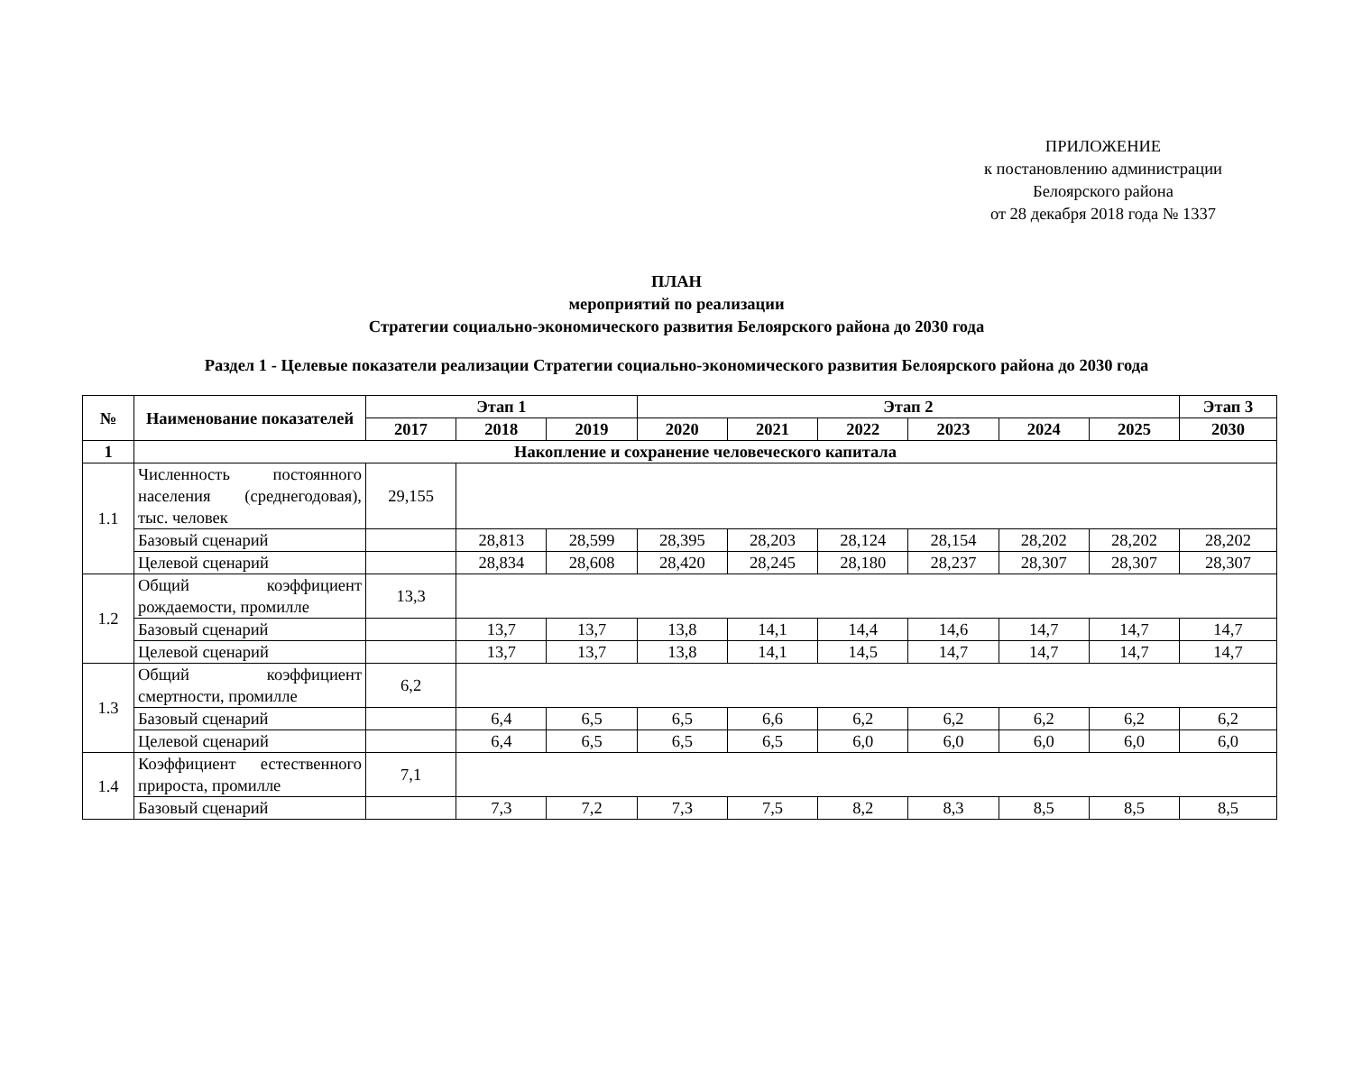ПРИЛОЖЕНИЕ
к постановлению администрации
Белоярского района
от 28 декабря 2018 года № 1337
ПЛАН
мероприятий по реализации
Стратегии социально-экономического развития Белоярского района до 2030 года
Раздел 1 - Целевые показатели реализации Стратегии социально-экономического развития Белоярского района до 2030 года
| № | Наименование показателей | Этап 1 | | | Этап 2 | | | | | | Этап 3 |
| --- | --- | --- | --- | --- | --- | --- | --- | --- | --- | --- | --- |
| | | 2017 | 2018 | 2019 | 2020 | 2021 | 2022 | 2023 | 2024 | 2025 | 2030 |
| 1 | Накопление и сохранение человеческого капитала | | | | | | | | | | |
| 1.1 | Численность постоянного населения (среднегодовая), тыс. человек | 29,155 | | | | | | | | | |
| | Базовый сценарий | | 28,813 | 28,599 | 28,395 | 28,203 | 28,124 | 28,154 | 28,202 | 28,202 | 28,202 |
| | Целевой сценарий | | 28,834 | 28,608 | 28,420 | 28,245 | 28,180 | 28,237 | 28,307 | 28,307 | 28,307 |
| 1.2 | Общий коэффициент рождаемости, промилле | 13,3 | | | | | | | | | |
| | Базовый сценарий | | 13,7 | 13,7 | 13,8 | 14,1 | 14,4 | 14,6 | 14,7 | 14,7 | 14,7 |
| | Целевой сценарий | | 13,7 | 13,7 | 13,8 | 14,1 | 14,5 | 14,7 | 14,7 | 14,7 | 14,7 |
| 1.3 | Общий коэффициент смертности, промилле | 6,2 | | | | | | | | | |
| | Базовый сценарий | | 6,4 | 6,5 | 6,5 | 6,6 | 6,2 | 6,2 | 6,2 | 6,2 | 6,2 |
| | Целевой сценарий | | 6,4 | 6,5 | 6,5 | 6,5 | 6,0 | 6,0 | 6,0 | 6,0 | 6,0 |
| 1.4 | Коэффициент естественного прироста, промилле | 7,1 | | | | | | | | | |
| | Базовый сценарий | | 7,3 | 7,2 | 7,3 | 7,5 | 8,2 | 8,3 | 8,5 | 8,5 | 8,5 |